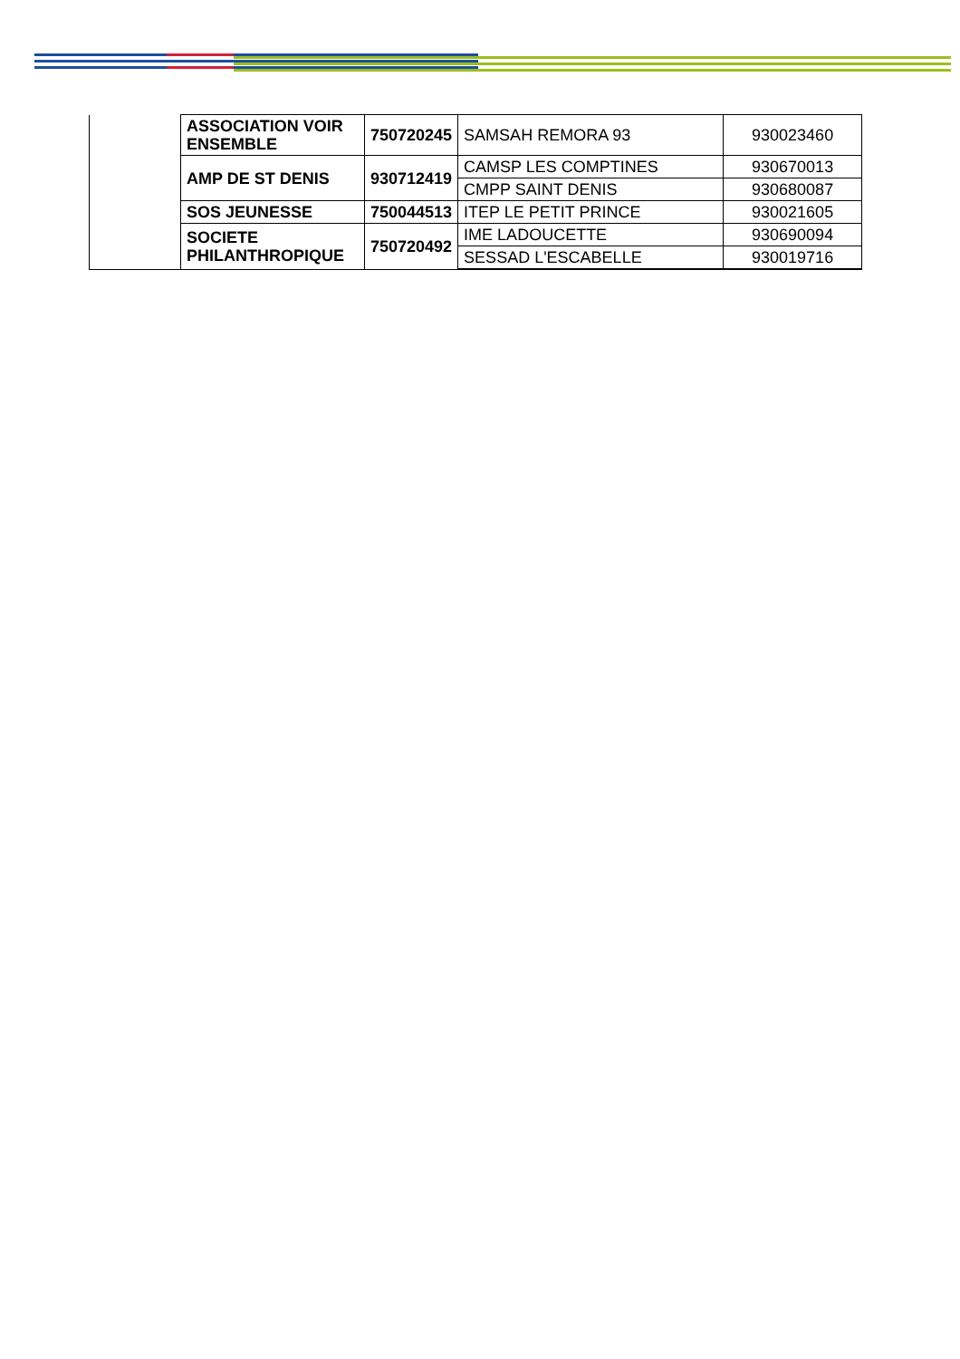| | ASSOCIATION VOIR ENSEMBLE | 750720245 | SAMSAH REMORA 93 | 930023460 |
| | AMP DE ST DENIS | 930712419 | CAMSP LES COMPTINES | 930670013 |
| | | | CMPP SAINT DENIS | 930680087 |
| | SOS JEUNESSE | 750044513 | ITEP LE PETIT PRINCE | 930021605 |
| | SOCIETE PHILANTHROPIQUE | 750720492 | IME LADOUCETTE | 930690094 |
| | | | SESSAD L'ESCABELLE | 930019716 |